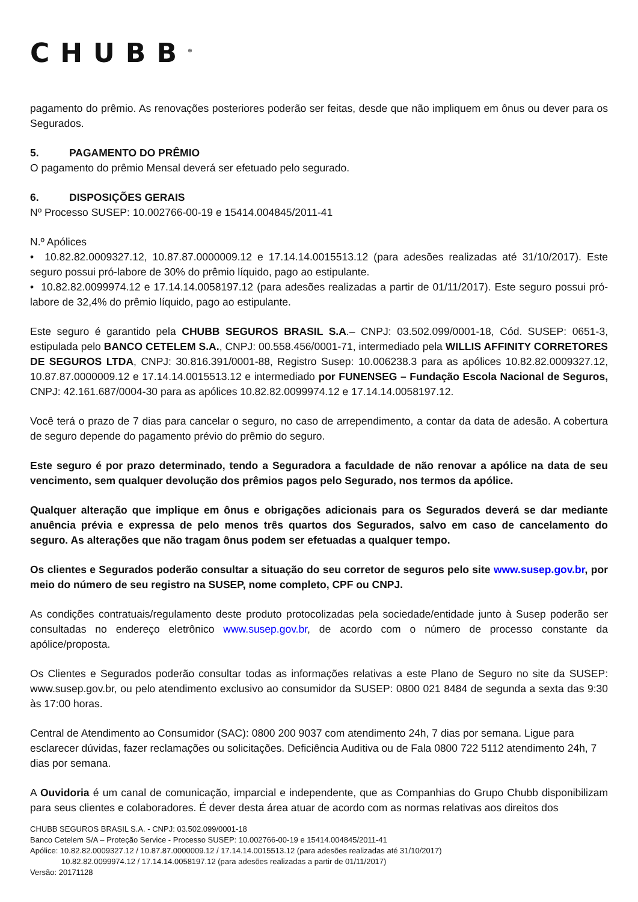CHUBB<sup>®</sup>
pagamento do prêmio. As renovações posteriores poderão ser feitas, desde que não impliquem em ônus ou dever para os Segurados.
5. PAGAMENTO DO PRÊMIO
O pagamento do prêmio Mensal deverá ser efetuado pelo segurado.
6. DISPOSIÇÕES GERAIS
Nº Processo SUSEP: 10.002766-00-19 e 15414.004845/2011-41
N.º Apólices
• 10.82.82.0009327.12, 10.87.87.0000009.12 e 17.14.14.0015513.12 (para adesões realizadas até 31/10/2017). Este seguro possui pró-labore de 30% do prêmio líquido, pago ao estipulante.
• 10.82.82.0099974.12 e 17.14.14.0058197.12 (para adesões realizadas a partir de 01/11/2017). Este seguro possui pró-labore de 32,4% do prêmio líquido, pago ao estipulante.
Este seguro é garantido pela CHUBB SEGUROS BRASIL S.A.– CNPJ: 03.502.099/0001-18, Cód. SUSEP: 0651-3, estipulada pelo BANCO CETELEM S.A., CNPJ: 00.558.456/0001-71, intermediado pela WILLIS AFFINITY CORRETORES DE SEGUROS LTDA, CNPJ: 30.816.391/0001-88, Registro Susep: 10.006238.3 para as apólices 10.82.82.0009327.12, 10.87.87.0000009.12 e 17.14.14.0015513.12 e intermediado por FUNENSEG – Fundação Escola Nacional de Seguros, CNPJ: 42.161.687/0004-30 para as apólices 10.82.82.0099974.12 e 17.14.14.0058197.12.
Você terá o prazo de 7 dias para cancelar o seguro, no caso de arrependimento, a contar da data de adesão. A cobertura de seguro depende do pagamento prévio do prêmio do seguro.
Este seguro é por prazo determinado, tendo a Seguradora a faculdade de não renovar a apólice na data de seu vencimento, sem qualquer devolução dos prêmios pagos pelo Segurado, nos termos da apólice.
Qualquer alteração que implique em ônus e obrigações adicionais para os Segurados deverá se dar mediante anuência prévia e expressa de pelo menos três quartos dos Segurados, salvo em caso de cancelamento do seguro. As alterações que não tragam ônus podem ser efetuadas a qualquer tempo.
Os clientes e Segurados poderão consultar a situação do seu corretor de seguros pelo site www.susep.gov.br, por meio do número de seu registro na SUSEP, nome completo, CPF ou CNPJ.
As condições contratuais/regulamento deste produto protocolizadas pela sociedade/entidade junto à Susep poderão ser consultadas no endereço eletrônico www.susep.gov.br, de acordo com o número de processo constante da apólice/proposta.
Os Clientes e Segurados poderão consultar todas as informações relativas a este Plano de Seguro no site da SUSEP: www.susep.gov.br, ou pelo atendimento exclusivo ao consumidor da SUSEP: 0800 021 8484 de segunda a sexta das 9:30 às 17:00 horas.
Central de Atendimento ao Consumidor (SAC): 0800 200 9037 com atendimento 24h, 7 dias por semana. Ligue para esclarecer dúvidas, fazer reclamações ou solicitações. Deficiência Auditiva ou de Fala 0800 722 5112 atendimento 24h, 7 dias por semana.
A Ouvidoria é um canal de comunicação, imparcial e independente, que as Companhias do Grupo Chubb disponibilizam para seus clientes e colaboradores. É dever desta área atuar de acordo com as normas relativas aos direitos dos
CHUBB SEGUROS BRASIL S.A. - CNPJ: 03.502.099/0001-18
Banco Cetelem S/A – Proteção Service - Processo SUSEP: 10.002766-00-19 e 15414.004845/2011-41
Apólice: 10.82.82.0009327.12 / 10.87.87.0000009.12 / 17.14.14.0015513.12 (para adesões realizadas até 31/10/2017)
10.82.82.0099974.12 / 17.14.14.0058197.12 (para adesões realizadas a partir de 01/11/2017)
Versão: 20171128